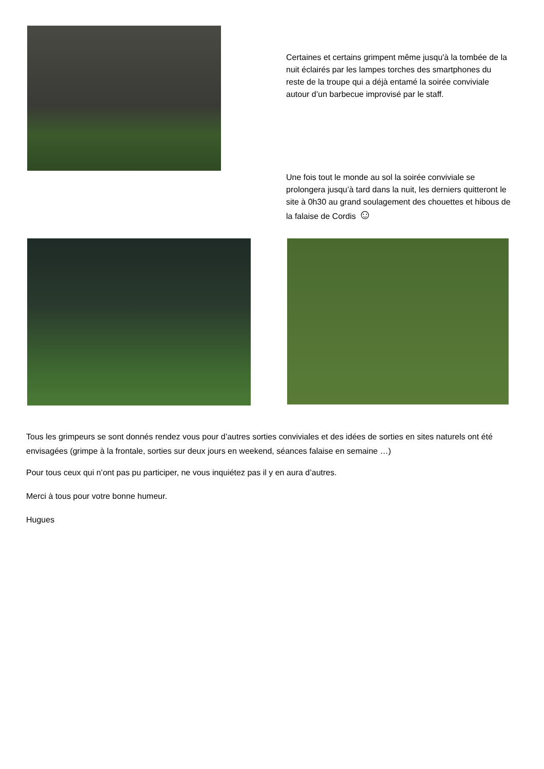Certaines et certains grimpent même jusqu'à la tombée de la nuit éclairés par les lampes torches des smartphones du reste de la troupe qui a déjà entamé la soirée conviviale autour d’un barbecue improvisé par le staff.
Une fois tout le monde au sol la soirée conviviale se prolongera jusqu’à tard dans la nuit, les derniers quitteront le site à 0h30 au grand soulagement des chouettes et hibous de la falaise de Cordis ☺
Tous les grimpeurs se sont donnés rendez vous pour d’autres sorties conviviales et des idées de sorties en sites naturels ont été envisagées (grimpe à la frontale, sorties sur deux jours en weekend, séances falaise en semaine …)
Pour tous ceux qui n’ont pas pu participer, ne vous inquiétez pas il y en aura d’autres.
Merci à tous pour votre bonne humeur.
Hugues